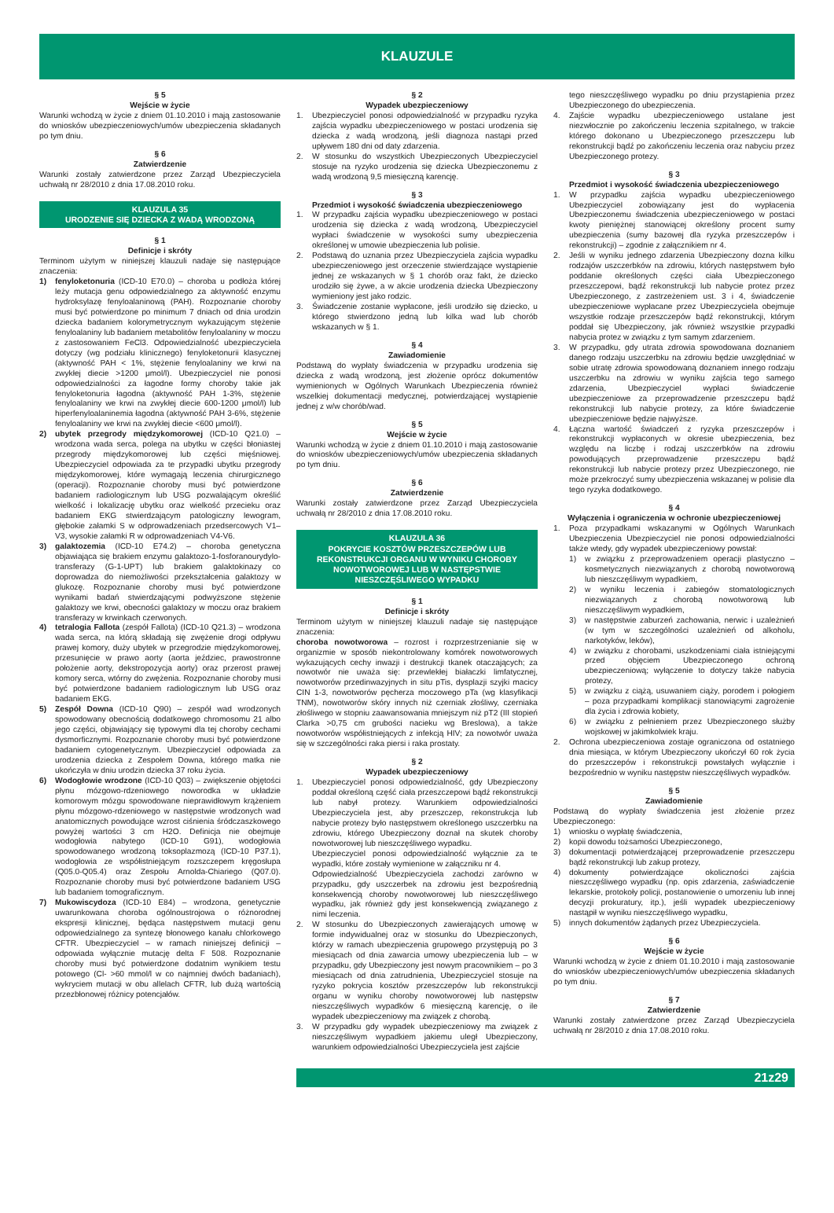KLAUZULE
§ 5
Wejście w życie
Warunki wchodzą w życie z dniem 01.10.2010 i mają zastosowanie do wniosków ubezpieczeniowych/umów ubezpieczenia składanych po tym dniu.
§ 6
Zatwierdzenie
Warunki zostały zatwierdzone przez Zarząd Ubezpieczyciela uchwałą nr 28/2010 z dnia 17.08.2010 roku.
KLAUZULA 35
URODZENIE SIĘ DZIECKA Z WADĄ WRODZONĄ
§ 1
Definicje i skróty
Terminom użytym w niniejszej klauzuli nadaje się następujące znaczenia:
1) fenyloketonuria (ICD-10 E70.0) – choroba u podłoża której leży mutacja genu odpowiedzialnego za aktywność enzymu hydroksylazę fenyloalaninową (PAH). Rozpoznanie choroby musi być potwierdzone po minimum 7 dniach od dnia urodzin dziecka badaniem kolorymetrycznym wykazującym stężenie fenyloalaniny lub badaniem metabolitów fenyloalaniny w moczu z zastosowaniem FeCl3. Odpowiedzialność ubezpieczyciela dotyczy (wg podziału klinicznego) fenyloketonurii klasycznej (aktywność PAH < 1%, stężenie fenyloalaniny we krwi na zwykłej diecie >1200 μmol/l). Ubezpieczyciel nie ponosi odpowiedzialności za łagodne formy choroby takie jak fenyloketonuria łagodna (aktywność PAH 1-3%, stężenie fenyloalaniny we krwi na zwykłej diecie 600-1200 μmol/l) lub hiperfenyloalaninemia łagodna (aktywność PAH 3-6%, stężenie fenyloalaniny we krwi na zwykłej diecie <600 μmol/l).
2) ubytek przegrody międzykomorowej (ICD-10 Q21.0) – wrodzona wada serca, polega na ubytku w części błoniastej przegrody międzykomorowej lub części mięśniowej. Ubezpieczyciel odpowiada za te przypadki ubytku przegrody międzykomorowej, które wymagają leczenia chirurgicznego (operacji). Rozpoznanie choroby musi być potwierdzone badaniem radiologicznym lub USG pozwalającym określić wielkość i lokalizację ubytku oraz wielkość przecieku oraz badaniem EKG stwierdzającym patologiczny lewogram, głębokie załamki S w odprowadzeniach przedsercowych V1–V3, wysokie załamki R w odprowadzeniach V4-V6.
3) galaktozemia (ICD-10 E74.2) – choroba genetyczna objawiająca się brakiem enzymu galaktozo-1-fosforanourydylo-transferazy (G-1-UPT) lub brakiem galaktokinazy co doprowadza do niemożliwości przekształcenia galaktozy w glukozę. Rozpoznanie choroby musi być potwierdzone wynikami badań stwierdzającymi podwyższone stężenie galaktozy we krwi, obecności galaktozy w moczu oraz brakiem transferazy w krwinkach czerwonych.
4) tetralogia Fallota (zespół Fallota) (ICD-10 Q21.3) – wrodzona wada serca, na którą składają się zwężenie drogi odpływu prawej komory, duży ubytek w przegrodzie międzykomorowej, przesunięcie w prawo aorty (aorta jeździec, prawostronne położenie aorty, dekstropozycja aorty) oraz przerost prawej komory serca, wtórny do zwężenia. Rozpoznanie choroby musi być potwierdzone badaniem radiologicznym lub USG oraz badaniem EKG.
5) Zespół Downa (ICD-10 Q90) – zespół wad wrodzonych spowodowany obecnością dodatkowego chromosomu 21 albo jego części, objawiający się typowymi dla tej choroby cechami dysmorficznymi. Rozpoznanie choroby musi być potwierdzone badaniem cytogenetycznym. Ubezpieczyciel odpowiada za urodzenia dziecka z Zespołem Downa, którego matka nie ukończyła w dniu urodzin dziecka 37 roku życia.
6) Wodogłowie wrodzone (ICD-10 Q03) – zwiększenie objętości płynu mózgowo-rdzeniowego noworodka w układzie komorowym mózgu spowodowane nieprawidłowym krążeniem płynu mózgowo-rdzeniowego w następstwie wrodzonych wad anatomicznych powodujące wzrost ciśnienia śródczaszkowego powyżej wartości 3 cm H2O. Definicja nie obejmuje wodogłowia nabytego (ICD-10 G91), wodogłowia spowodowanego wrodzoną toksoplazmozą (ICD-10 P37.1), wodogłowia ze współistniejącym rozszczepem kręgosłupa (Q05.0-Q05.4) oraz Zespołu Arnolda-Chiariego (Q07.0). Rozpoznanie choroby musi być potwierdzone badaniem USG lub badaniem tomograficznym.
7) Mukowiscydoza (ICD-10 E84) – wrodzona, genetycznie uwarunkowana choroba ogólnoustrojowa o różnorodnej ekspresji klinicznej, będąca następstwem mutacji genu odpowiedzialnego za syntezę błonowego kanału chlorkowego CFTR. Ubezpieczyciel – w ramach niniejszej definicji – odpowiada wyłącznie mutację delta F 508. Rozpoznanie choroby musi być potwierdzone dodatnim wynikiem testu potowego (Cl- >60 mmol/l w co najmniej dwóch badaniach), wykryciem mutacji w obu allelach CFTR, lub dużą wartością przezbłonowej różnicy potencjałów.
§ 2
Wypadek ubezpieczeniowy
1. Ubezpieczyciel ponosi odpowiedzialność w przypadku ryzyka zajścia wypadku ubezpieczeniowego w postaci urodzenia się dziecka z wadą wrodzoną, jeśli diagnoza nastąpi przed upływem 180 dni od daty zdarzenia.
2. W stosunku do wszystkich Ubezpieczonych Ubezpieczyciel stosuje na ryzyko urodzenia się dziecka Ubezpieczonemu z wadą wrodzoną 9,5 miesięczną karencję.
§ 3
Przedmiot i wysokość świadczenia ubezpieczeniowego
1. W przypadku zajścia wypadku ubezpieczeniowego w postaci urodzenia się dziecka z wadą wrodzoną, Ubezpieczyciel wypłaci świadczenie w wysokości sumy ubezpieczenia określonej w umowie ubezpieczenia lub polisie.
2. Podstawą do uznania przez Ubezpieczyciela zajścia wypadku ubezpieczeniowego jest orzeczenie stwierdzające wystąpienie jednej ze wskazanych w § 1 chorób oraz fakt, że dziecko urodziło się żywe, a w akcie urodzenia dziecka Ubezpieczony wymieniony jest jako rodzic.
3. Świadczenie zostanie wypłacone, jeśli urodziło się dziecko, u którego stwierdzono jedną lub kilka wad lub chorób wskazanych w § 1.
§ 4
Zawiadomienie
Podstawą do wypłaty świadczenia w przypadku urodzenia się dziecka z wadą wrodzoną, jest złożenie oprócz dokumentów wymienionych w Ogólnych Warunkach Ubezpieczenia również wszelkiej dokumentacji medycznej, potwierdzającej wystąpienie jednej z w/w chorób/wad.
§ 5
Wejście w życie
Warunki wchodzą w życie z dniem 01.10.2010 i mają zastosowanie do wniosków ubezpieczeniowych/umów ubezpieczenia składanych po tym dniu.
§ 6
Zatwierdzenie
Warunki zostały zatwierdzone przez Zarząd Ubezpieczyciela uchwałą nr 28/2010 z dnia 17.08.2010 roku.
KLAUZULA 36
POKRYCIE KOSZTÓW PRZESZCZEPÓW LUB REKONSTRUKCJI ORGANU W WYNIKU CHOROBY NOWOTWOROWEJ LUB W NASTĘPSTWIE NIESZCZĘŚLIWEGO WYPADKU
§ 1
Definicje i skróty
Terminom użytym w niniejszej klauzuli nadaje się następujące znaczenia:
choroba nowotworowa – rozrost i rozprzestrzenianie się w organizmie w sposób niekontrolowany komórek nowotworowych wykazujących cechy inwazji i destrukcji tkanek otaczających; za nowotwór nie uważa się: przewlekłej białaczki limfatycznej, nowotworów przedinwazyjnych in situ pTis, dysplazji szyjki macicy CIN 1-3, nowotworów pęcherza moczowego pTa (wg klasyfikacji TNM), nowotworów skóry innych niż czerniak złośliwy, czerniaka złośliwego w stopniu zaawansowania mniejszym niż pT2 (III stopień Clarka >0,75 cm grubości nacieku wg Breslowa), a także nowotworów współistniejących z infekcją HIV; za nowotwór uważa się w szczególności raka piersi i raka prostaty.
§ 2
Wypadek ubezpieczeniowy
1. Ubezpieczyciel ponosi odpowiedzialność, gdy Ubezpieczony poddał określoną część ciała przeszczepowi bądź rekonstrukcji lub nabył protezy. Warunkiem odpowiedzialności Ubezpieczyciela jest, aby przeszczep, rekonstrukcja lub nabycie protezy było następstwem określonego uszczerbku na zdrowiu, którego Ubezpieczony doznał na skutek choroby nowotworowej lub nieszczęśliwego wypadku.
Ubezpieczyciel ponosi odpowiedzialność wyłącznie za te wypadki, które zostały wymienione w załączniku nr 4.
Odpowiedzialność Ubezpieczyciela zachodzi zarówno w przypadku, gdy uszczerbek na zdrowiu jest bezpośrednią konsekwencją choroby nowotworowej lub nieszczęśliwego wypadku, jak również gdy jest konsekwencją związanego z nimi leczenia.
2. W stosunku do Ubezpieczonych zawierających umowę w formie indywidualnej oraz w stosunku do Ubezpieczonych, którzy w ramach ubezpieczenia grupowego przystępują po 3 miesiącach od dnia zawarcia umowy ubezpieczenia lub – w przypadku, gdy Ubezpieczony jest nowym pracownikiem – po 3 miesiącach od dnia zatrudnienia, Ubezpieczyciel stosuje na ryzyko pokrycia kosztów przeszczepów lub rekonstrukcji organu w wyniku choroby nowotworowej lub następstw nieszczęśliwych wypadków 6 miesięczną karencję, o ile wypadek ubezpieczeniowy ma związek z chorobą.
3. W przypadku gdy wypadek ubezpieczeniowy ma związek z nieszczęśliwym wypadkiem jakiemu uległ Ubezpieczony, warunkiem odpowiedzialności Ubezpieczyciela jest zajście
tego nieszczęśliwego wypadku po dniu przystąpienia przez Ubezpieczonego do ubezpieczenia.
4. Zajście wypadku ubezpieczeniowego ustalane jest niezwłocznie po zakończeniu leczenia szpitalnego, w trakcie którego dokonano u Ubezpieczonego przeszczepu lub rekonstrukcji bądź po zakończeniu leczenia oraz nabyciu przez Ubezpieczonego protezy.
§ 3
Przedmiot i wysokość świadczenia ubezpieczeniowego
1. W przypadku zajścia wypadku ubezpieczeniowego Ubezpieczyciel zobowiązany jest do wypłacenia Ubezpieczonemu świadczenia ubezpieczeniowego w postaci kwoty pieniężnej stanowiącej określony procent sumy ubezpieczenia (sumy bazowej dla ryzyka przeszczepów i rekonstrukcji) – zgodnie z załącznikiem nr 4.
2. Jeśli w wyniku jednego zdarzenia Ubezpieczony dozna kilku rodzajów uszczerbków na zdrowiu, których następstwem było poddanie określonych części ciała Ubezpieczonego przeszczepowi, bądź rekonstrukcji lub nabycie protez przez Ubezpieczonego, z zastrzeżeniem ust. 3 i 4, świadczenie ubezpieczeniowe wypłacane przez Ubezpieczyciela obejmuje wszystkie rodzaje przeszczepów bądź rekonstrukcji, którym poddał się Ubezpieczony, jak również wszystkie przypadki nabycia protez w związku z tym samym zdarzeniem.
3. W przypadku, gdy utrata zdrowia spowodowana doznaniem danego rodzaju uszczerbku na zdrowiu będzie uwzględniać w sobie utratę zdrowia spowodowaną doznaniem innego rodzaju uszczerbku na zdrowiu w wyniku zajścia tego samego zdarzenia, Ubezpieczyciel wypłaci świadczenie ubezpieczeniowe za przeprowadzenie przeszczepu bądź rekonstrukcji lub nabycie protezy, za które świadczenie ubezpieczeniowe będzie najwyższe.
4. Łączna wartość świadczeń z ryzyka przeszczepów i rekonstrukcji wypłaconych w okresie ubezpieczenia, bez względu na liczbę i rodzaj uszczerbków na zdrowiu powodujących przeprowadzenie przeszczepu bądź rekonstrukcji lub nabycie protezy przez Ubezpieczonego, nie może przekroczyć sumy ubezpieczenia wskazanej w polisie dla tego ryzyka dodatkowego.
§ 4
Wyłączenia i ograniczenia w ochronie ubezpieczeniowej
1. Poza przypadkami wskazanymi w Ogólnych Warunkach Ubezpieczenia Ubezpieczyciel nie ponosi odpowiedzialności także wtedy, gdy wypadek ubezpieczeniowy powstał:
1) w związku z przeprowadzeniem operacji plastyczno – kosmetycznych niezwiązanych z chorobą nowotworową lub nieszczęśliwym wypadkiem,
2) w wyniku leczenia i zabiegów stomatologicznych niezwiązanych z chorobą nowotworową lub nieszczęśliwym wypadkiem,
3) w następstwie zaburzeń zachowania, nerwic i uzależnień (w tym w szczególności uzależnień od alkoholu, narkotyków, leków),
4) w związku z chorobami, uszkodzeniami ciała istniejącymi przed objęciem Ubezpieczonego ochroną ubezpieczeniową; wyłączenie to dotyczy także nabycia protezy,
5) w związku z ciążą, usuwaniem ciąży, porodem i połogiem – poza przypadkami komplikacji stanowiącymi zagrożenie dla życia i zdrowia kobiety,
6) w związku z pełnieniem przez Ubezpieczonego służby wojskowej w jakimkolwiek kraju.
2. Ochrona ubezpieczeniowa zostaje ograniczona od ostatniego dnia miesiąca, w którym Ubezpieczony ukończył 60 rok życia do przeszczepów i rekonstrukcji powstałych wyłącznie i bezpośrednio w wyniku następstw nieszczęśliwych wypadków.
§ 5
Zawiadomienie
Podstawą do wypłaty świadczenia jest złożenie przez Ubezpieczonego:
1) wniosku o wypłatę świadczenia,
2) kopii dowodu tożsamości Ubezpieczonego,
3) dokumentacji potwierdzającej przeprowadzenie przeszczepu bądź rekonstrukcji lub zakup protezy,
4) dokumenty potwierdzające okoliczności zajścia nieszczęśliwego wypadku (np. opis zdarzenia, zaświadczenie lekarskie, protokoły policji, postanowienie o umorzeniu lub innej decyzji prokuratury, itp.), jeśli wypadek ubezpieczeniowy nastąpił w wyniku nieszczęśliwego wypadku,
5) innych dokumentów żądanych przez Ubezpieczyciela.
§ 6
Wejście w życie
Warunki wchodzą w życie z dniem 01.10.2010 i mają zastosowanie do wniosków ubezpieczeniowych/umów ubezpieczenia składanych po tym dniu.
§ 7
Zatwierdzenie
Warunki zostały zatwierdzone przez Zarząd Ubezpieczyciela uchwałą nr 28/2010 z dnia 17.08.2010 roku.
21z29